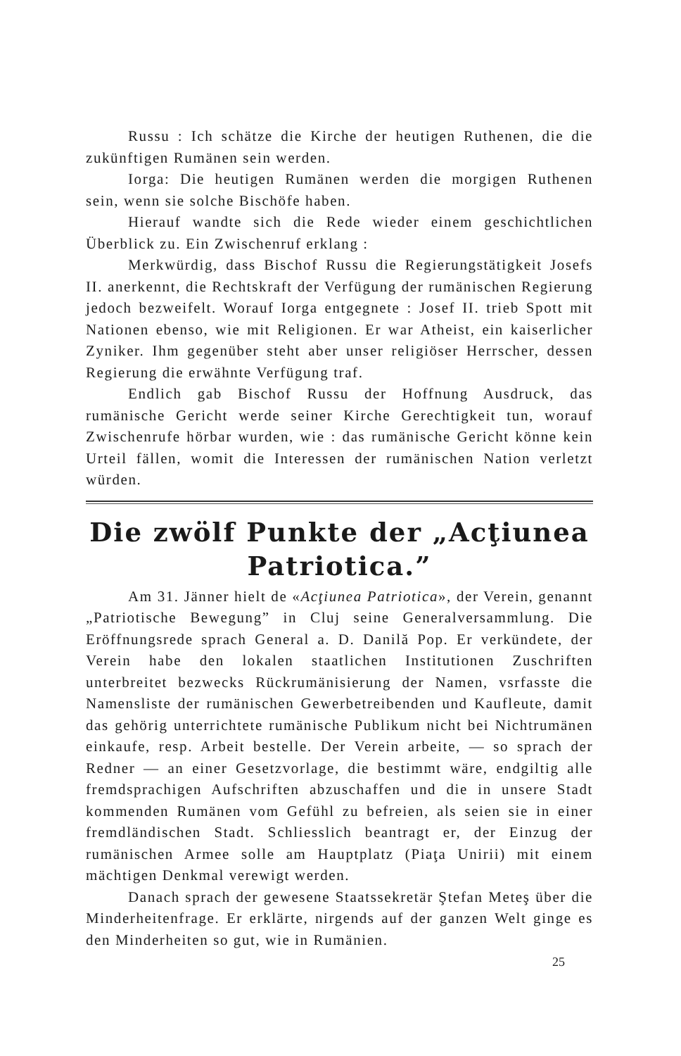Russu : Ich schätze die Kirche der heutigen Ruthenen, die die zukünftigen Rumänen sein werden.
Iorga: Die heutigen Rumänen werden die morgigen Ruthenen sein, wenn sie solche Bischöfe haben.
Hierauf wandte sich die Rede wieder einem geschichtlichen Überblick zu. Ein Zwischenruf erklang :
Merkwürdig, dass Bischof Russu die Regierungstätigkeit Josefs II. anerkennt, die Rechtskraft der Verfügung der rumänischen Regierung jedoch bezweifelt. Worauf Iorga entgegnete : Josef II. trieb Spott mit Nationen ebenso, wie mit Religionen. Er war Atheist, ein kaiserlicher Zyniker. Ihm gegenüber steht aber unser religiöser Herrscher, dessen Regierung die erwähnte Verfügung traf.
Endlich gab Bischof Russu der Hoffnung Ausdruck, das rumänische Gericht werde seiner Kirche Gerechtigkeit tun, worauf Zwischenrufe hörbar wurden, wie : das rumänische Gericht könne kein Urteil fällen, womit die Interessen der rumänischen Nation verletzt würden.
Die zwölf Punkte der „Acţiunea Patriotica.”
Am 31. Jänner hielt de «Acţiunea Patriotica», der Verein, genannt „Patriotische Bewegung” in Cluj seine Generalversammlung. Die Eröffnungsrede sprach General a. D. Danilă Pop. Er verkündete, der Verein habe den lokalen staatlichen Institutionen Zuschriften unterbreitet bezwecks Rückrumänisierung der Namen, vsrfasste die Namensliste der rumänischen Gewerbetreibenden und Kaufleute, damit das gehörig unterrichtete rumänische Publikum nicht bei Nichtrumänen einkaufe, resp. Arbeit bestelle. Der Verein arbeite, — so sprach der Redner — an einer Gesetzvorlage, die bestimmt wäre, endgiltig alle fremdsprachigen Aufschriften abzuschaffen und die in unsere Stadt kommenden Rumänen vom Gefühl zu befreien, als seien sie in einer fremdländischen Stadt. Schliesslich beantragt er, der Einzug der rumänischen Armee solle am Hauptplatz (Piaţa Unirii) mit einem mächtigen Denkmal verewigt werden.
Danach sprach der gewesene Staatssekretär Ştefan Meteş über die Minderheitenfrage. Er erklärte, nirgends auf der ganzen Welt ginge es den Minderheiten so gut, wie in Rumänien.
25